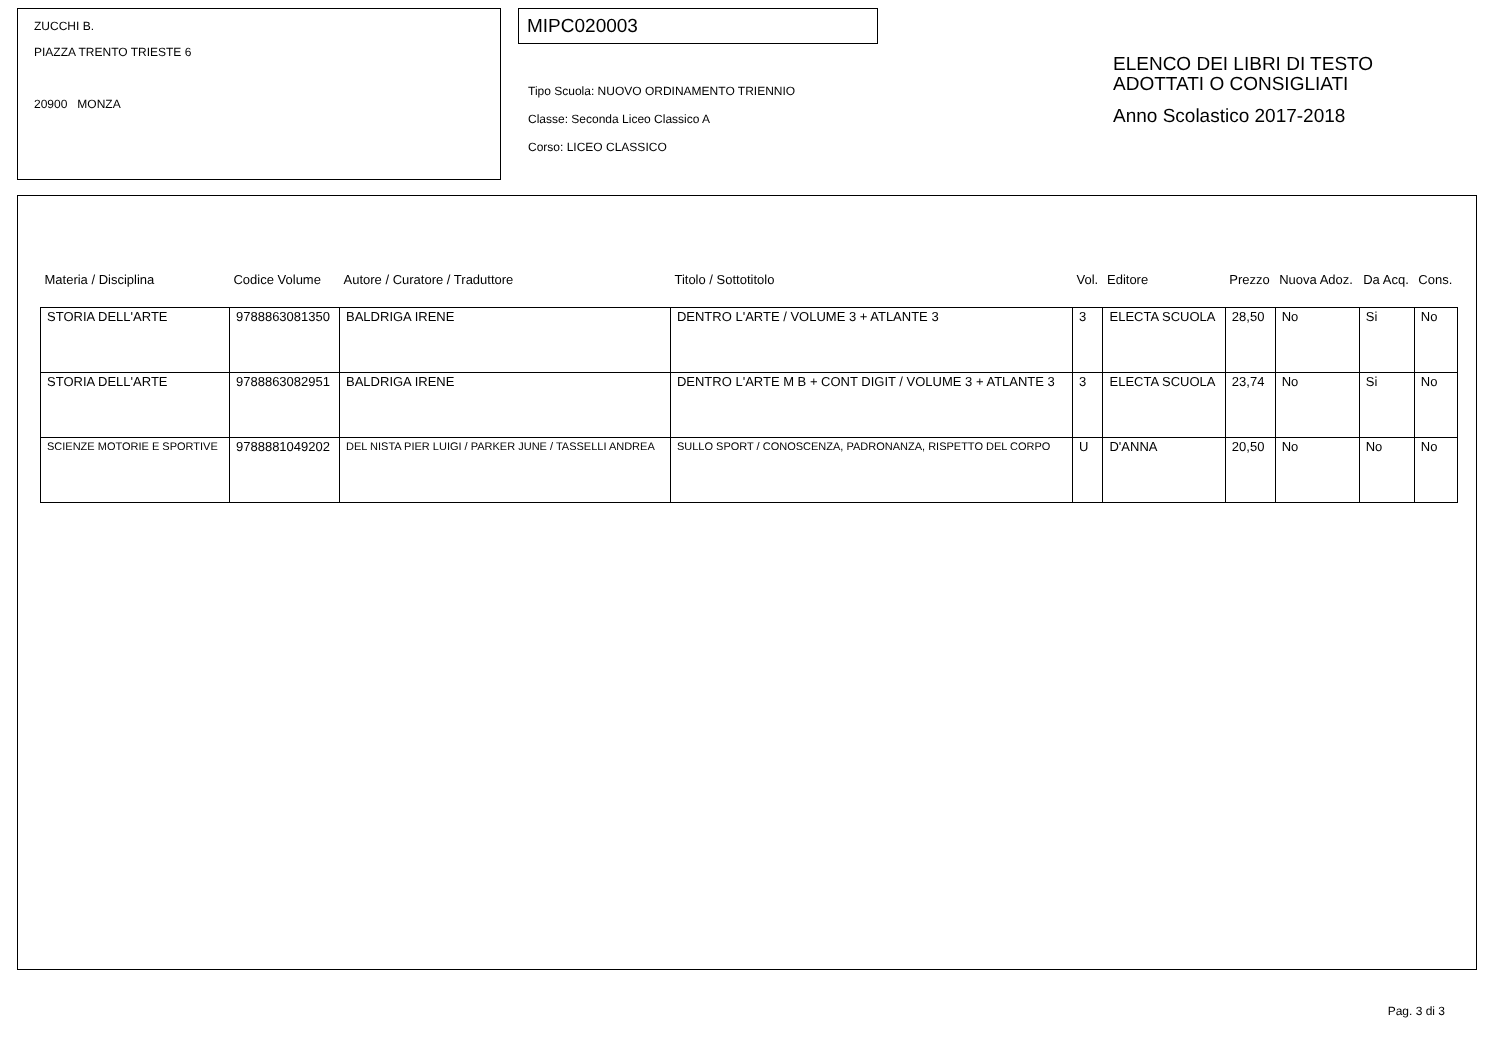ZUCCHI B.
PIAZZA TRENTO TRIESTE 6
20900 MONZA
MIPC020003
Tipo Scuola: NUOVO ORDINAMENTO TRIENNIO
Classe: Seconda Liceo Classico A
Corso: LICEO CLASSICO
ELENCO DEI LIBRI DI TESTO
ADOTTATI O CONSIGLIATI
Anno Scolastico 2017-2018
| Materia / Disciplina | Codice Volume | Autore / Curatore / Traduttore | Titolo / Sottotitolo | Vol. | Editore | Prezzo | Nuova Adoz. | Da Acq. | Cons. |
| --- | --- | --- | --- | --- | --- | --- | --- | --- | --- |
| STORIA DELL'ARTE | 9788863081350 | BALDRIGA IRENE | DENTRO L'ARTE / VOLUME 3 + ATLANTE 3 | 3 | ELECTA SCUOLA | 28,50 | No | Si | No |
| STORIA DELL'ARTE | 9788863082951 | BALDRIGA IRENE | DENTRO L'ARTE M B + CONT DIGIT / VOLUME 3 + ATLANTE 3 | 3 | ELECTA SCUOLA | 23,74 | No | Si | No |
| SCIENZE MOTORIE E SPORTIVE | 9788881049202 | DEL NISTA PIER LUIGI / PARKER JUNE / TASSELLI ANDREA | SULLO SPORT / CONOSCENZA, PADRONANZA, RISPETTO DEL CORPO | U | D'ANNA | 20,50 | No | No | No |
Pag. 3 di 3